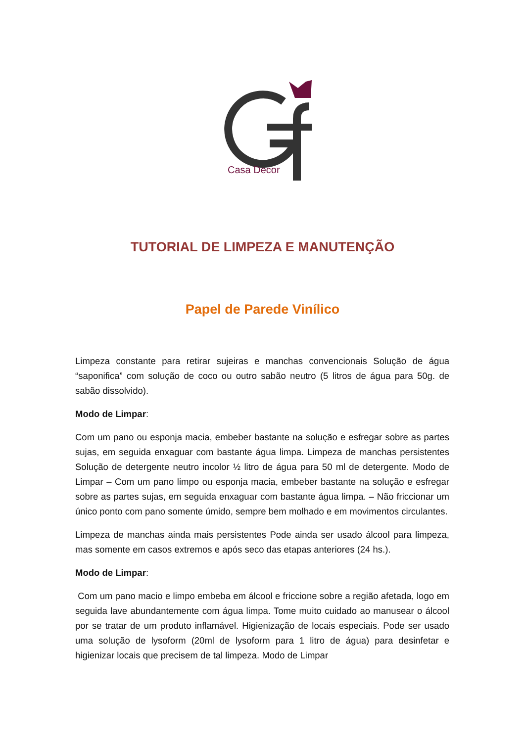Casa Decor
TUTORIAL DE LIMPEZA E MANUTENÇÃO
Papel de Parede Vinílico
Limpeza constante para retirar sujeiras e manchas convencionais Solução de água “saponifica” com solução de coco ou outro sabão neutro (5 litros de água para 50g. de sabão dissolvido).
Modo de Limpar:
Com um pano ou esponja macia, embeber bastante na solução e esfregar sobre as partes sujas, em seguida enxaguar com bastante água limpa. Limpeza de manchas persistentes Solução de detergente neutro incolor ½ litro de água para 50 ml de detergente. Modo de Limpar – Com um pano limpo ou esponja macia, embeber bastante na solução e esfregar sobre as partes sujas, em seguida enxaguar com bastante água limpa. – Não friccionar um único ponto com pano somente úmido, sempre bem molhado e em movimentos circulantes.
Limpeza de manchas ainda mais persistentes Pode ainda ser usado álcool para limpeza, mas somente em casos extremos e após seco das etapas anteriores (24 hs.).
Modo de Limpar:
Com um pano macio e limpo embeba em álcool e friccione sobre a região afetada, logo em seguida lave abundantemente com água limpa. Tome muito cuidado ao manusear o álcool por se tratar de um produto inflamável. Higienização de locais especiais. Pode ser usado uma solução de lysoform (20ml de lysoform para 1 litro de água) para desinfetar e higienizar locais que precisem de tal limpeza. Modo de Limpar